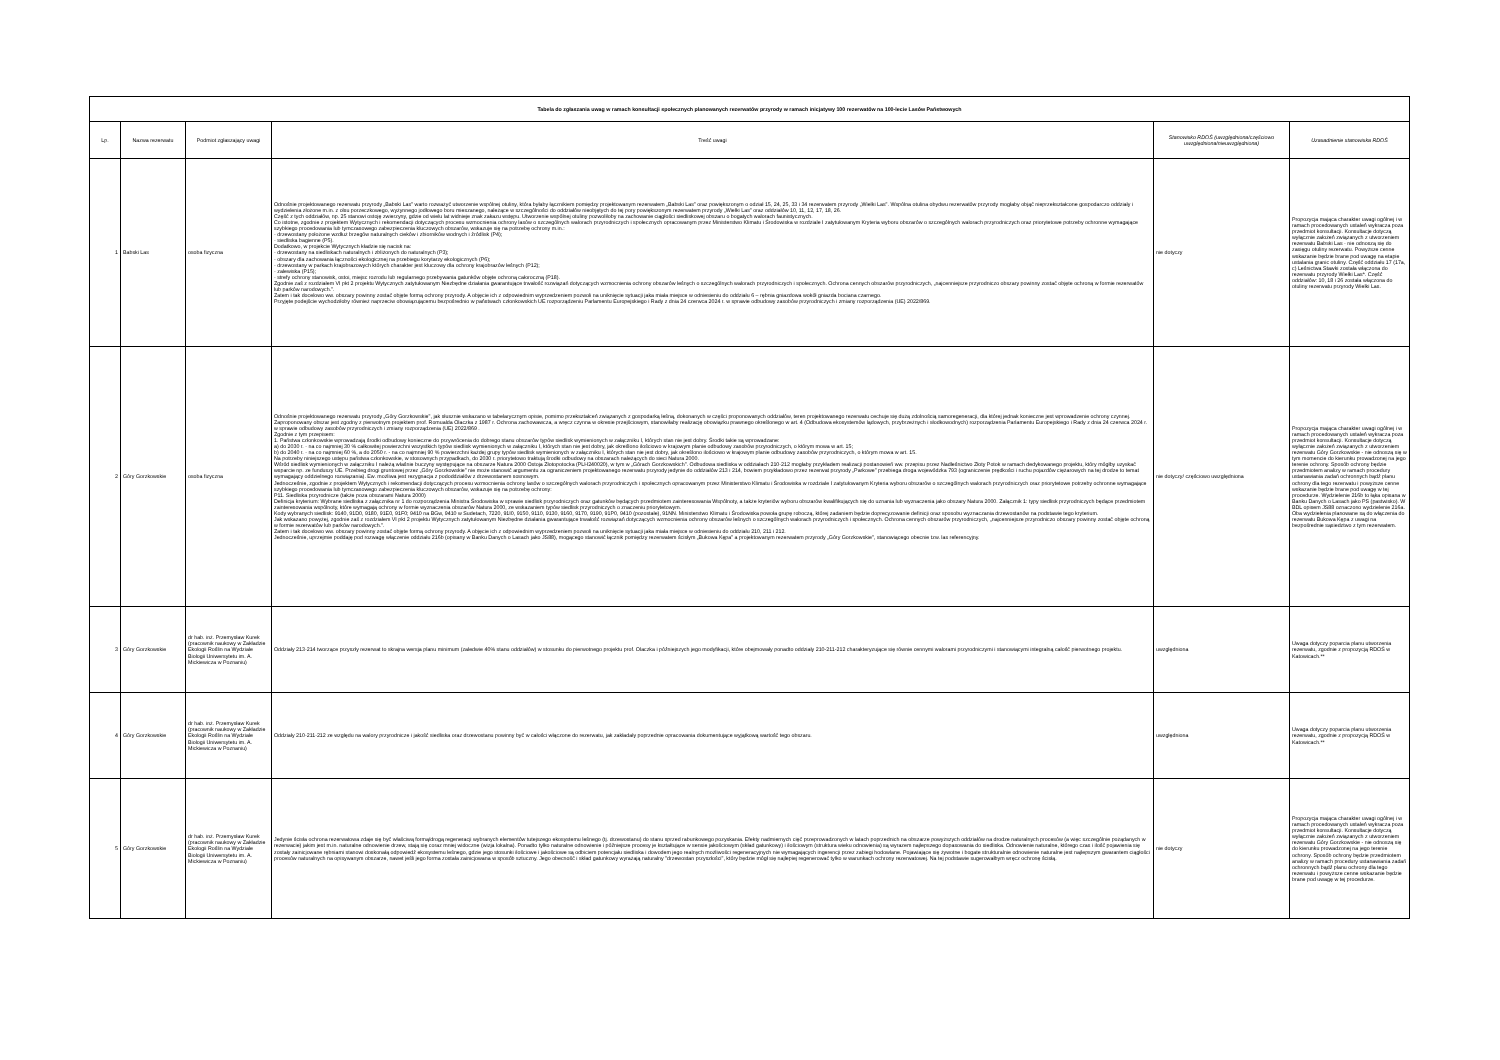| Tabela do zgłaszania uwag w ramach konsultacji społecznych planowanych rezerwatów przyrody w ramach inicjatywy 100 rezerwatów na 100-lecie Lasów Państwowych | | | | | |
| Lp. | Nazwa rezerwatu | Podmiot zgłaszający uwagi | Treść uwagi | Stanowisko RDOŚ (uwzględniona/częściowo uwzględniona/nieuwzględniona) | Uzasadnienie stanowiska RDOŚ |
| 1 | Babski Las | osoba fizyczna | Odnośnie projektowanego rezerwatu przyrody „Babski Las" warto rozważyć utworzenie wspólnej otuliny, która byłaby łącznikiem pomiędzy projektowanym rezerwatem „Babski Las" oraz powiększonym o odział 15, 24, 25, 33 i 34 rezerwatem przyrody „Wielki Las". Wspólna otulina obydwu rezerwatów przyrody mogłaby objąć nieprzekształcone gospodarczo oddziały i wydzielenia złożone m.in. z olsu porzeczkowego, wyżynnego jodłowego boru mieszanego, należące w szczególności do oddziałów nieobjętych do tej pory powiększonym rezerwatem przyrody „Wielki Las" oraz oddziałów 10, 11, 12, 17, 18, 26. Część z tych oddziałów, np. 25 stanowi ostoję zwierzyny, gdzie od wielu lat widnieje znak zakazu wstępu. Utworzenie wspólnej otuliny pozwoliłoby na zachowanie ciągłości siedliskowej obszaru o bogatych walorach faunistycznych. Co istotne, zgodnie z projektem Wytycznych i rekomendacji dotyczących procesu wzmocnienia ochrony lasów o szczególnych walorach przyrodniczych i społecznych opracowanym przez Ministerstwo Klimatu i Środowiska w rozdziale I zatytułowanym Kryteria wyboru obszarów o szczególnych walorach przyrodniczych oraz priorytetowe potrzeby ochronne wymagające szybkiego procedowania lub tymczasowego zabezpieczenia kluczowych obszarów, wskazuje się na potrzebę ochrony m.in.: - drzewostany położone wzdłuż brzegów naturalnych cieków i zbiorników wodnych i źródlisk (P4); - siedliska bagienne (P5). Dodatkowo, w projekcie Wytycznych kładzie się nacisk na: - drzewostany na siedliskach naturalnych i zbliżonych do naturalnych (P3); - obszary dla zachowania łączności ekologicznej na przebiegu korytarzy ekologicznych (P6); - drzewostany w parkach krajobrazowych których charakter jest kluczowy dla ochrony krajobrazów leśnych (P12); - zalewiska (P15); - strefy ochrony stanowisk, ostoi, miejsc rozrodu lub regularnego przebywania gatunków objęte ochroną całoroczną (P18). Zgodnie zaś z rozdziałem VI pkt 2 projektu Wytycznych zatytułowanym Niezbędne działania gwarantujące trwałość rozwiązań dotyczących wzmocnienia ochrony obszarów leśnych o szczególnych walorach przyrodniczych i społecznych. Ochrona cennych obszarów przyrodniczych, „najcenniejsze przyrodniczo obszary powinny zostać objęte ochroną w formie rezerwatów lub parków narodowych.". Zatem i tak docelowo ww. obszary powinny zostać objęte formą ochrony przyrody. A objęcie ich z odpowiednim wyprzedzeniem pozwoli na uniknięcie sytuacji jaka miała miejsce w odniesieniu do oddziału 6 – rębnia gniazdowa wokół gniazda bociana czarnego. Przyjęte podejście wychodziłoby również naprzeciw obowiązującemu bezpośrednio w państwach członkowskich UE rozporządzeniu Parlamentu Europejskiego i Rady z dnia 24 czerwca 2024 r. w sprawie odbudowy zasobów przyrodniczych i zmiany rozporządzenia (UE) 2022/869. | nie dotyczy | Propozycja mająca charakter uwagi ogólnej i w ramach procedowanych ustaleń wykracza poza przedmiot konsultacji. Konsultacje dotyczą wyłącznie założeń związanych z utworzeniem rezerwatu Babski Las - nie odnoszą się do zasięgu otuliny rezerwatu. Powyższe cenne wskazanie będzie brane pod uwagę na etapie ustalania granic otuliny. Część oddziału 17 (17a, c) Leśnictwa Stawki została włączona do rezerwatu przyrody Wielki Las*. Część oddziałów: 10, 18 i 26 została włączona do otuliny rezerwatu przyrody Wielki Las. |
| 2 | Góry Gorzkowskie | osoba fizyczna | Odnośnie projektowanego rezerwatu przyrody „Góry Gorzkowskie", jak słusznie wskazano w tabelarycznym opisie, pomimo przekształceń związanych z gospodarką leśną, dokonanych w części proponowanych oddziałów, teren projektowanego rezerwatu cechuje się dużą zdolnością samoregeneracji, dla której jednak konieczne jest wprowadzenie ochrony czynnej. Zaproponowany obszar jest zgodny z pierwotnym projektem prof. Romualda Olaczka z 1987 r. Ochrona zachowawcza, a wręcz czynna w okresie przejściowym, stanowiłaby realizację obowiązku prawnego określonego w art. 4 (Odbudowa ekosystemów lądowych, przybrzeżnych i słodkowodnych) rozporządzenia Parlamentu Europejskiego i Rady z dnia 24 czerwca 2024 r. w sprawie odbudowy zasobów przyrodniczych i zmiany rozporządzenia (UE) 2022/869 . Zgodnie z tym przepisem: 1. Państwa członkowskie wprowadzają środki odbudowy konieczne do przywrócenia do dobrego stanu obszarów typów siedlisk wymienionych w załączniku I, których stan nie jest dobry. Środki takie są wprowadzane: a) do 2030 r. - na co najmniej 30 % całkowitej powierzchni wszystkich typów siedlisk wymienionych w załączniku I, których stan nie jest dobry, jak określono ilościowo w krajowym planie odbudowy zasobów przyrodniczych, o którym mowa w art. 15; b) do 2040 r. - na co najmniej 60 %, a do 2050 r. - na co najmniej 90 % powierzchni każdej grupy typów siedlisk wymienionych w załączniku I, których stan nie jest dobry, jak określono ilościowo w krajowym planie odbudowy zasobów przyrodniczych, o którym mowa w art. 15. Na potrzeby niniejszego ustępu państwa członkowskie, w stosownych przypadkach, do 2030 r. priorytetowo traktują środki odbudowy na obszarach należących do sieci Natura 2000. Wśród siedlisk wymienionych w załączniku I należą właśnie buczyny występujące na obszarze Natura 2000 Ostoja Złotopotocka (PLH240020), w tym w „Górach Gorzkowskich". Odbudowa siedliska w oddziałach 210-212 mogłaby przykładem realizacji postanowień ww. przepisu przez Nadleśnictwo Złoty Potok w ramach dedykowanego projektu, który mógłby uzyskać wsparcie np. ze funduszy UE. Przebieg drogi gruntowej przez „Góry Gorzkowskie" nie może stanowić argumentu za ograniczeniem projektowanego rezerwatu przyrody jedynie do oddziałów 213 i 214, bowiem przykładowo przez rezerwat przyrody „Parkowe" przebiega droga wojewódzka 793 (ograniczenie prędkości i ruchu pojazdów ciężarowych na tej drodze to temat wymagający oddzielnego rozwiązania). Ew. możliwa jest rezygnacja z pododdziałów z drzewostanem sosnowym. Jednocześnie, zgodnie z projektem Wytycznych i rekomendacji dotyczących procesu wzmocnienia ochrony lasów o szczególnych walorach przyrodniczych i społecznych opracowanym przez Ministerstwo Klimatu i Środowiska w rozdziale I zatytułowanym Kryteria wyboru obszarów o szczególnych walorach przyrodniczych oraz priorytetowe potrzeby ochronne wymagające szybkiego procedowania lub tymczasowego zabezpieczenia kluczowych obszarów, wskazuje się na potrzebę ochrony: P11. Siedliska przyrodnicze (także poza obszarami Natura 2000) Definicja kryterium: Wybrane siedliska z załącznika nr 1 do rozporządzenia Ministra Środowiska w sprawie siedlisk przyrodniczych oraz gatunków będących przedmiotem zainteresowania Wspólnoty, a także kryteriów wyboru obszarów kwalifikujących się do uznania lub wyznaczenia jako obszary Natura 2000. Załącznik 1: typy siedlisk przyrodniczych będące przedmiotem zainteresowania wspólnoty, które wymagają ochrony w formie wyznaczenia obszarów Natura 2000, ze wskazaniem typów siedlisk przyrodniczych o znaczeniu priorytetowym. Kody wybranych siedlisk: 9140, 91D0, 9180, 91E0, 91F0; 9410 na BGw, 9410 w Sudetach, 7220, 91I0, 9150, 9110, 9130, 9160, 9170, 9190, 91P0, 9410 (pozostałe), 91NN. Ministerstwo Klimatu i Środowiska powoła grupę roboczą, której zadaniem będzie doprecyzowanie definicji oraz sposobu wyznaczania drzewostanów na podstawie tego kryterium. Jak wskazano powyżej, zgodnie zaś z rozdziałem VI pkt 2 projektu Wytycznych zatytułowanym Niezbędne działania gwarantujące trwałość rozwiązań dotyczących wzmocnienia ochrony obszarów leśnych o szczególnych walorach przyrodniczych i społecznych. Ochrona cennych obszarów przyrodniczych, „najcenniejsze przyrodniczo obszary powinny zostać objęte ochroną w formie rezerwatów lub parków narodowych.". Zatem i tak docelowo ww. obszary powinny zostać objęte formą ochrony przyrody. A objęcie ich z odpowiednim wyprzedzeniem pozwoli na uniknięcie sytuacji jaka miała miejsce w odniesieniu do oddziału 210, 211 i 212. Jednocześnie, uprzejmie poddaję pod rozwagę włączenie oddziału 216b (opisany w Banku Danych o Lasach jako JS88), mogącego stanowić łącznik pomiędzy rezerwatem ścisłym „Bukowa Kępa" a projektowanym rezerwatem przyrody „Góry Gorzkowskie", stanowiącego obecnie tzw. las referencyjny. | nie dotyczy/ częściowo uwzględniona | Propozycja mająca charakter uwagi ogólnej i w ramach procedowanych ustaleń wykracza poza przedmiot konsultacji. Konsultacje dotyczą wyłącznie założeń związanych z utworzeniem rezerwatu Góry Gorzkowskie - nie odnoszą się w tym momencie do kierunku prowadzonej na jego terenie ochrony. Sposób ochrony będzie przedmiotem analizy w ramach procedury ustanawiania zadań ochronnych bądź planu ochrony dla tego rezerwatu i powyższe cenne wskazanie będzie brane pod uwagę w tej procedurze. Wydzielenie 216b to łąka opisana w Banku Danych o Lasach jako PS (pastwisko). W BDL opisem JS88 oznaczono wydzielenie 216a. Oba wydzielenia planowane są do włączenia do rezerwatu Bukowa Kępa z uwagi na bezpośrednie sąsiedztwo z tym rezerwatem. |
| 3 | Góry Gorzkowskie | dr hab. inż. Przemysław Kurek (pracownik naukowy w Zakładzie Ekologii Roślin na Wydziale Biologii Uniwersytetu im. A. Mickiewicza w Poznaniu) | Oddziały 213-214 tworzące przyszły rezerwat to skrajna wersja planu minimum (zaledwie 40% stanu oddziałów) w stosunku do pierwotnego projektu prof. Olaczka i późniejszych jego modyfikacji, które obejmowały ponadto oddziały 210-211-212 charakteryzujące się równie cennymi walorami przyrodniczymi i stanowiącymi integralną całość pierwotnego projektu. | uwzględniona | Uwaga dotyczy poparcia planu utworzenia rezerwatu, zgodnie z propozycją RDOŚ w Katowicach.** |
| 4 | Góry Gorzkowskie | dr hab. inż. Przemysław Kurek (pracownik naukowy w Zakładzie Ekologii Roślin na Wydziale Biologii Uniwersytetu im. A. Mickiewicza w Poznaniu) | Oddziały 210-211-212 ze względu na walory przyrodnicze i jakość siedliska oraz drzewostanu powinny być w całości włączone do rezerwatu, jak zakładały poprzednie opracowania dokumentujące wyjątkową wartość tego obszaru. | uwzględniona | Uwaga dotyczy poparcia planu utworzenia rezerwatu, zgodnie z propozycją RDOŚ w Katowicach.** |
| 5 | Góry Gorzkowskie | dr hab. inż. Przemysław Kurek (pracownik naukowy w Zakładzie Ekologii Roślin na Wydziale Biologii Uniwersytetu im. A. Mickiewicza w Poznaniu) | Jedynie ścisła ochrona rezerwatowa zdaje się być właściwą formą/drogą regeneracji wybranych elementów tutejszego ekosystemu leśnego (tj. drzewostanu) do stanu sprzed rabunkowego pozyskania. Efekty nadmiernych cięć przeprowadzonych w latach poprzednich na obszarze powyższych oddziałów na drodze naturalnych procesów (a więc szczególnie pożądanych w rezerwacie) jakim jest m.in. naturalne odnowienie drzew, stają się coraz mniej widoczne (wizja lokalna). Ponadto tylko naturalne odnowienie i późniejsze procesy je kształtujące w sensie jakościowym (skład gatunkowy) i ilościowym (struktura wieku odnowienia) są wyrazem najlepszego dopasowania do siedliska. Odnowienie naturalne, którego czas i ilość pojawienia się zostały zainicjowane rębniami stanowi doskonałą odpowiedź ekosystemu leśnego, gdzie jego stosunki ilościowe i jakościowe są odbiciem potencjału siedliska i dowodem jego realnych możliwości regeneracyjnych nie wymagających ingerencji przez zabiegi hodowlane. Pojawiające się żywotne i bogate strukturalnie odnowienie naturalne jest najlepszym gwarantem ciągłości procesów naturalnych na opisywanym obszarze, nawet jeśli jego forma została zainicjowana w sposób sztuczny. Jego obecność i skład gatunkowy wyrażają naturalny "drzewostan przyszłości", który będzie mógł się najlepiej regenerować tylko w warunkach ochrony rezerwatowej. Na tej podstawie sugerowałbym wręcz ochronę ścisłą. | nie dotyczy | Propozycja mająca charakter uwagi ogólnej i w ramach procedowanych ustaleń wykracza poza przedmiot konsultacji. Konsultacje dotyczą wyłącznie założeń związanych z utworzeniem rezerwatu Góry Gorzkowskie - nie odnoszą się do kierunku prowadzonej na jego terenie ochrony. Sposób ochrony będzie przedmiotem analizy w ramach procedury ustanawiania zadań ochronnych bądź planu ochrony dla tego rezerwatu i powyższe cenne wskazanie będzie brane pod uwagę w tej procedurze. |